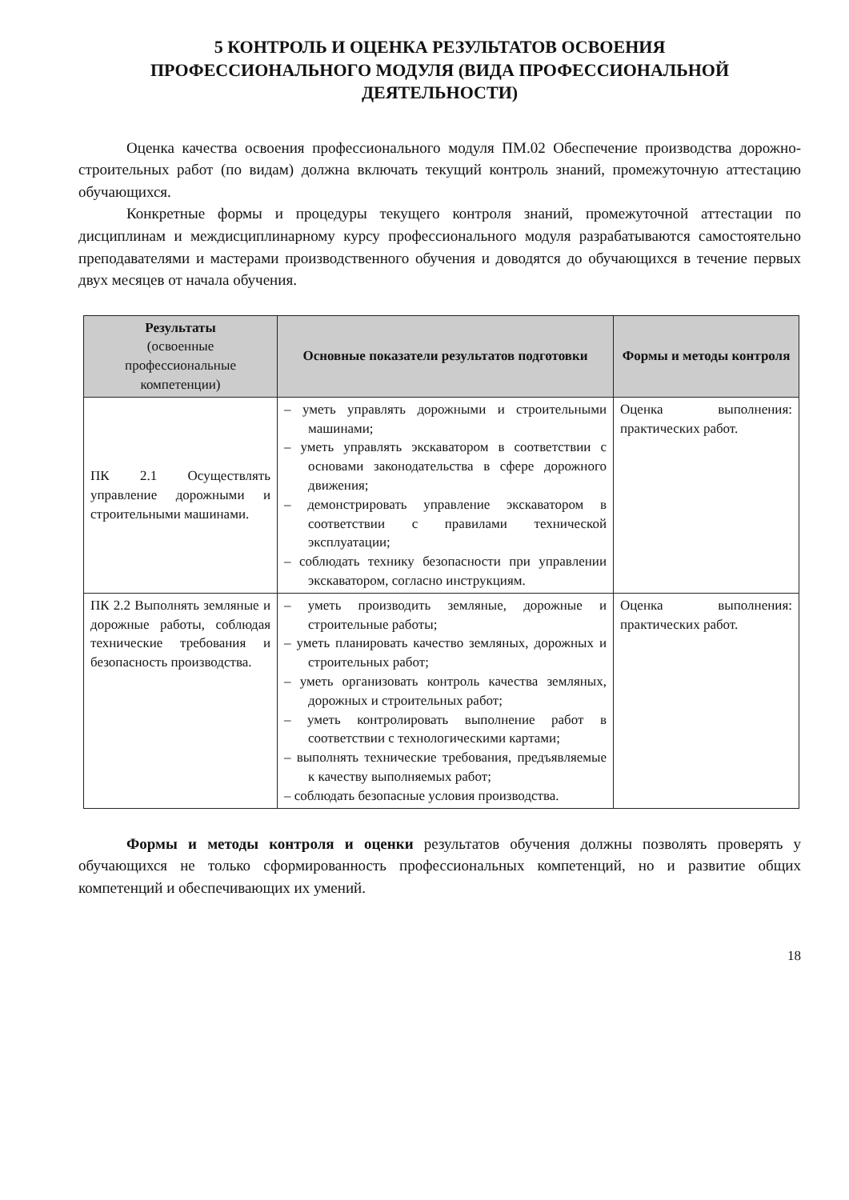5 КОНТРОЛЬ И ОЦЕНКА РЕЗУЛЬТАТОВ ОСВОЕНИЯ
ПРОФЕССИОНАЛЬНОГО МОДУЛЯ (ВИДА ПРОФЕССИОНАЛЬНОЙ
ДЕЯТЕЛЬНОСТИ)
Оценка качества освоения профессионального модуля ПМ.02 Обеспечение производства дорожно-строительных работ (по видам) должна включать текущий контроль знаний, промежуточную аттестацию обучающихся.
Конкретные формы и процедуры текущего контроля знаний, промежуточной аттестации по дисциплинам и междисциплинарному курсу профессионального модуля разрабатываются самостоятельно преподавателями и мастерами производственного обучения и доводятся до обучающихся в течение первых двух месяцев от начала обучения.
| Результаты (освоенные профессиональные компетенции) | Основные показатели результатов подготовки | Формы и методы контроля |
| --- | --- | --- |
| ПК 2.1 Осуществлять управление дорожными и строительными машинами. | – уметь управлять дорожными и строительными машинами; – уметь управлять экскаватором в соответствии с основами законодательства в сфере дорожного движения; – демонстрировать управление экскаватором в соответствии с правилами технической эксплуатации; – соблюдать технику безопасности при управлении экскаватором, согласно инструкциям. | Оценка выполнения: практических работ. |
| ПК 2.2 Выполнять земляные и дорожные работы, соблюдая технические требования и безопасность производства. | – уметь производить земляные, дорожные и строительные работы; – уметь планировать качество земляных, дорожных и строительных работ; – уметь организовать контроль качества земляных, дорожных и строительных работ; – уметь контролировать выполнение работ в соответствии с технологическими картами; – выполнять технические требования, предъявляемые к качеству выполняемых работ; – соблюдать безопасные условия производства. | Оценка выполнения: практических работ. |
Формы и методы контроля и оценки результатов обучения должны позволять проверять у обучающихся не только сформированность профессиональных компетенций, но и развитие общих компетенций и обеспечивающих их умений.
18